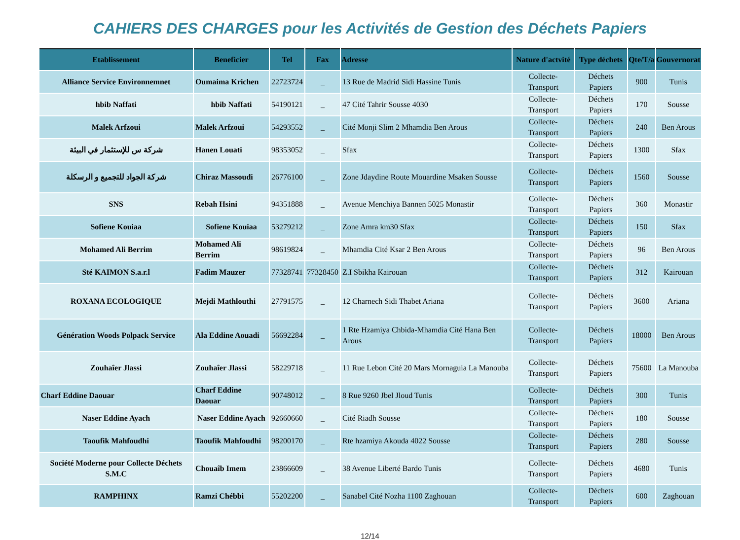CAHIERS DES CHARGES pour les Activités de Gestion des Déchets Papiers
| Etablissement | Beneficier | Tel | Fax | Adresse | Nature d'actvité | Type déchets | Qte/T/a | Gouvernorat |
| --- | --- | --- | --- | --- | --- | --- | --- | --- |
| Alliance Service Environnemnet | Oumaima Krichen | 22723724 | _ | 13 Rue de Madrid Sidi Hassine Tunis | Collecte-Transport | Déchets Papiers | 900 | Tunis |
| hbib Naffati | hbib Naffati | 54190121 | _ | 47 Cité Tahrir Sousse 4030 | Collecte-Transport | Déchets Papiers | 170 | Sousse |
| Malek Arfzoui | Malek Arfzoui | 54293552 | _ | Cité Monji Slim 2 Mhamdia Ben Arous | Collecte-Transport | Déchets Papiers | 240 | Ben Arous |
| شركة س للإستثمار في البيئة | Hanen Louati | 98353052 | _ | Sfax | Collecte-Transport | Déchets Papiers | 1300 | Sfax |
| شركة الجواد للتجميع و الرسكلة | Chiraz Massoudi | 26776100 | _ | Zone Jdaydine Route Mouardine Msaken Sousse | Collecte-Transport | Déchets Papiers | 1560 | Sousse |
| SNS | Rebah Hsini | 94351888 | _ | Avenue Menchiya Bannen 5025 Monastir | Collecte-Transport | Déchets Papiers | 360 | Monastir |
| Sofiene Kouiaa | Sofiene Kouiaa | 53279212 | _ | Zone Amra km30 Sfax | Collecte-Transport | Déchets Papiers | 150 | Sfax |
| Mohamed Ali Berrim | Mohamed Ali Berrim | 98619824 | _ | Mhamdia Cité Ksar 2 Ben Arous | Collecte-Transport | Déchets Papiers | 96 | Ben Arous |
| Sté KAIMON S.a.r.l | Fadim Mauzer | 77328741 | 77328450 | Z.I Sbikha Kairouan | Collecte-Transport | Déchets Papiers | 312 | Kairouan |
| ROXANA ECOLOGIQUE | Mejdi Mathlouthi | 27791575 | _ | 12 Charnech Sidi Thabet Ariana | Collecte-Transport | Déchets Papiers | 3600 | Ariana |
| Génération Woods Polpack Service | Ala Eddine Aouadi | 56692284 | _ | 1 Rte Hzamiya Chbida-Mhamdia Cité Hana Ben Arous | Collecte-Transport | Déchets Papiers | 18000 | Ben Arous |
| Zouhaîer Jlassi | Zouhaîer Jlassi | 58229718 | _ | 11 Rue Lebon Cité 20 Mars Mornaguia La Manouba | Collecte-Transport | Déchets Papiers | 75600 | La Manouba |
| Charf Eddine Daouar | Charf Eddine Daouar | 90748012 | _ | 8 Rue 9260 Jbel Jloud Tunis | Collecte-Transport | Déchets Papiers | 300 | Tunis |
| Naser Eddine Ayach | Naser Eddine Ayach | 92660660 | _ | Cité Riadh Sousse | Collecte-Transport | Déchets Papiers | 180 | Sousse |
| Taoufik Mahfoudhi | Taoufik Mahfoudhi | 98200170 | _ | Rte hzamiya Akouda 4022 Sousse | Collecte-Transport | Déchets Papiers | 280 | Sousse |
| Société Moderne pour Collecte Déchets S.M.C | Chouaîb Imem | 23866609 | _ | 38 Avenue Liberté Bardo Tunis | Collecte-Transport | Déchets Papiers | 4680 | Tunis |
| RAMPHINX | Ramzi Chébbi | 55202200 | _ | Sanabel Cité Nozha 1100 Zaghouan | Collecte-Transport | Déchets Papiers | 600 | Zaghouan |
12/14